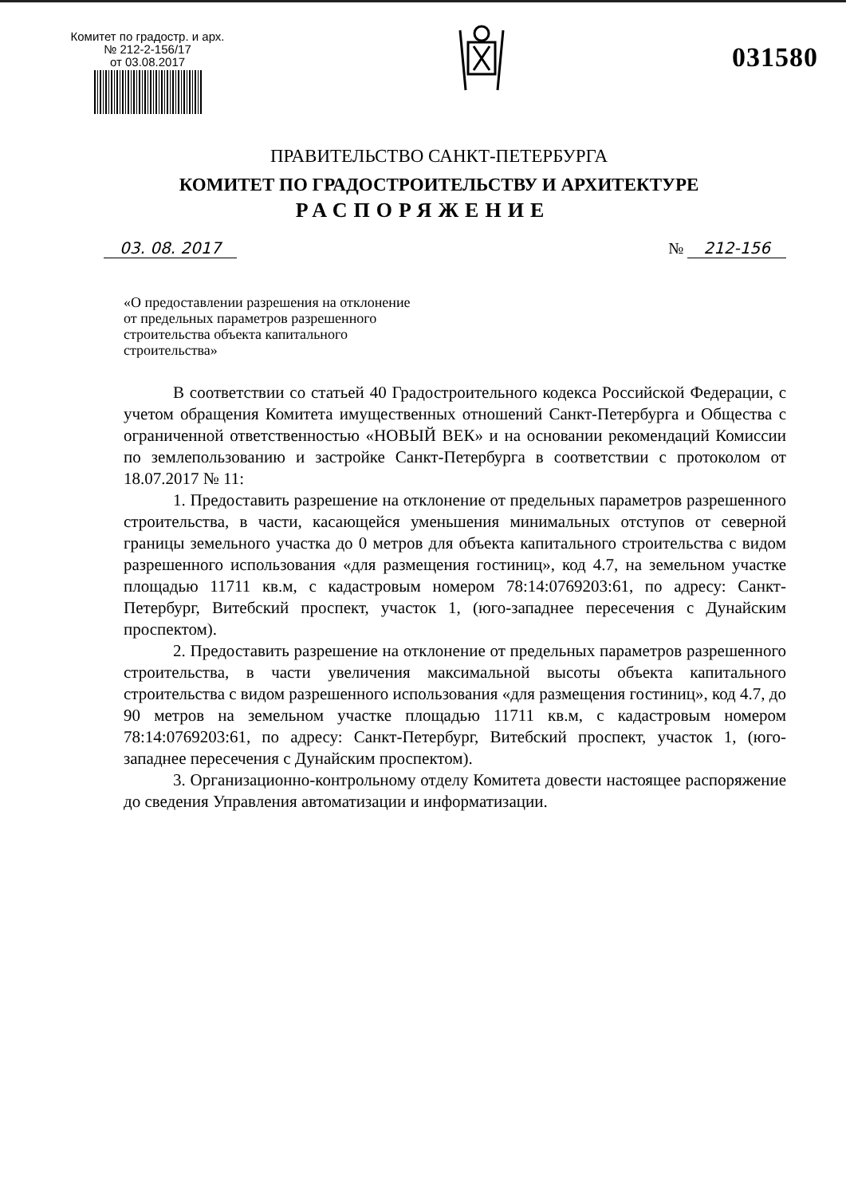Комитет по градостр. и арх.
№ 212-2-156/17
от 03.08.2017
031580
ПРАВИТЕЛЬСТВО САНКТ-ПЕТЕРБУРГА
КОМИТЕТ ПО ГРАДОСТРОИТЕЛЬСТВУ И АРХИТЕКТУРЕ
РАСПОРЯЖЕНИЕ
03. 08. 2017 № 212-156
«О предоставлении разрешения на отклонение
от предельных параметров разрешенного
строительства объекта капитального
строительства»
В соответствии со статьей 40 Градостроительного кодекса Российской Федерации, с учетом обращения Комитета имущественных отношений Санкт-Петербурга и Общества с ограниченной ответственностью «НОВЫЙ ВЕК» и на основании рекомендаций Комиссии по землепользованию и застройке Санкт-Петербурга в соответствии с протоколом от 18.07.2017 № 11:
1. Предоставить разрешение на отклонение от предельных параметров разрешенного строительства, в части, касающейся уменьшения минимальных отступов от северной границы земельного участка до 0 метров для объекта капитального строительства с видом разрешенного использования «для размещения гостиниц», код 4.7, на земельном участке площадью 11711 кв.м, с кадастровым номером 78:14:0769203:61, по адресу: Санкт-Петербург, Витебский проспект, участок 1, (юго-западнее пересечения с Дунайским проспектом).
2. Предоставить разрешение на отклонение от предельных параметров разрешенного строительства, в части увеличения максимальной высоты объекта капитального строительства с видом разрешенного использования «для размещения гостиниц», код 4.7, до 90 метров на земельном участке площадью 11711 кв.м, с кадастровым номером 78:14:0769203:61, по адресу: Санкт-Петербург, Витебский проспект, участок 1, (юго-западнее пересечения с Дунайским проспектом).
3. Организационно-контрольному отделу Комитета довести настоящее распоряжение до сведения Управления автоматизации и информатизации.